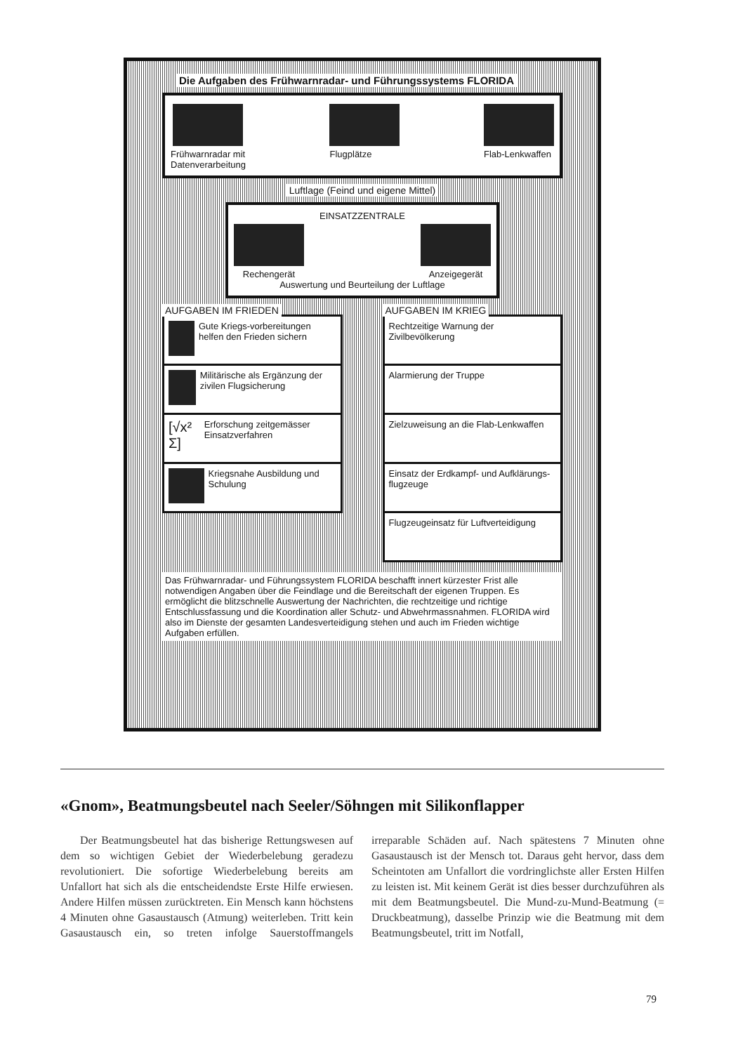Die Aufgaben des Frühwarnradar- und Führungssystems FLORIDA
Frühwarnradar mit
Datenverarbeitung
Flugplätze Flab-Lenkwaffen
Luftlage (Feind und eigene Mittel)
EINSATZZENTRALE
Rechengerät Anzeigegerät
Auswertung und Beurteilung der Luftlage
AUFGABEN IM FRIEDEN
Gute Kriegs-vorbereitungen helfen den Frieden sichern
Militärische als Ergänzung der zivilen Flugsicherung
[√x² Σ]
Erforschung zeitgemässer Einsatzverfahren
Kriegsnahe Ausbildung und Schulung
AUFGABEN IM KRIEG
Rechtzeitige Warnung der Zivilbevölkerung
Alarmierung der Truppe
Zielzuweisung an die Flab-Lenkwaffen
Einsatz der Erdkampf- und Aufklärungs-flugzeuge
Flugzeugeinsatz für Luftverteidigung
Das Frühwarnradar- und Führungssystem FLORIDA beschafft innert kürzester Frist alle notwendigen Angaben über die Feindlage und die Bereitschaft der eigenen Truppen. Es ermöglicht die blitzschnelle Auswertung der Nachrichten, die rechtzeitige und richtige Entschlussfassung und die Koordination aller Schutz- und Abwehrmassnahmen. FLORIDA wird also im Dienste der gesamten Landesverteidigung stehen und auch im Frieden wichtige Aufgaben erfüllen.
«Gnom», Beatmungsbeutel nach Seeler/Söhngen mit Silikonflapper
Der Beatmungsbeutel hat das bisherige Rettungswesen auf dem so wichtigen Gebiet der Wiederbelebung geradezu revolutioniert. Die sofortige Wiederbelebung bereits am Unfallort hat sich als die entscheidendste Erste Hilfe erwiesen. Andere Hilfen müssen zurücktreten. Ein Mensch kann höchstens 4 Minuten ohne Gasaustausch (Atmung) weiterleben. Tritt kein Gasaustausch ein, so treten infolge Sauerstoffmangels irreparable Schäden auf. Nach spätestens 7 Minuten ohne Gasaustausch ist der Mensch tot. Daraus geht hervor, dass dem Scheintoten am Unfallort die vordringlichste aller Ersten Hilfen zu leisten ist. Mit keinem Gerät ist dies besser durchzuführen als mit dem Beatmungsbeutel. Die Mund-zu-Mund-Beatmung (= Druckbeatmung), dasselbe Prinzip wie die Beatmung mit dem Beatmungsbeutel, tritt im Notfall,
79